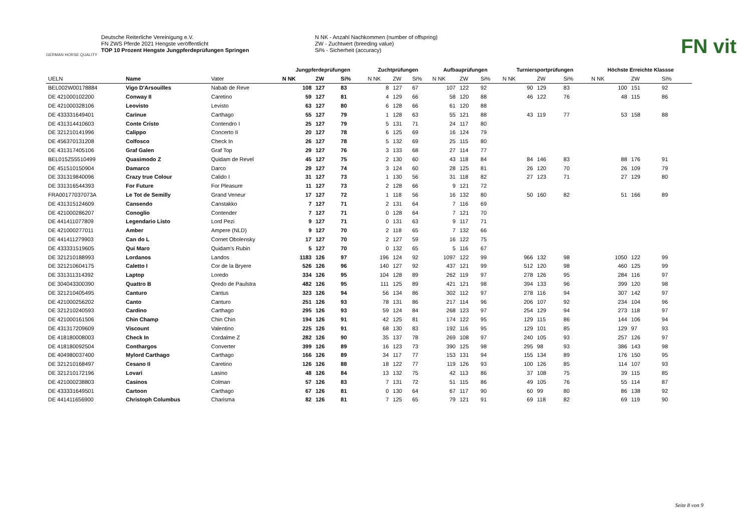GERMAN HORSE QUALITY
Deutsche Reiterliche Vereinigung e.V.
FN ZWS Pferde 2021 Hengste veröffentlicht
TOP 10 Prozent Hengste Jungpferdeprüfungen Springen
N NK - Anzahl Nachkommen (number of offspring)
ZW - Zuchtwert (breeding value)
Si% - Sicherheit (accuracy)
FN vit
| | | | Jungpferdeprüfungen | | | Zuchtprüfungen | | | Aufbauprüfungen | | | Turniersportprüfungen | | | Höchste Erreichte Klassse | | |
| --- | --- | --- | --- | --- | --- | --- | --- | --- | --- | --- | --- | --- | --- | --- | --- | --- | --- |
| UELN | Name | Vater | N NK | ZW | Si% | N NK | ZW | Si% | N NK | ZW | Si% | N NK | ZW | Si% | N NK | ZW | Si% |
| BEL002W00178884 | Vigo D'Arsouilles | Nabab de Reve | 108 | 127 | 83 | 8 | 127 | 67 | 107 | 122 | 92 | 90 | 129 | 83 | 100 | 151 | 92 |
| DE 421000102200 | Conway II | Caretino | 59 | 127 | 81 | 4 | 129 | 66 | 58 | 120 | 88 | 46 | 122 | 76 | 48 | 115 | 86 |
| DE 421000328106 | Leovisto | Levisto | 63 | 127 | 80 | 6 | 128 | 66 | 61 | 120 | 88 | | | | | | |
| DE 433331649401 | Carinue | Carthago | 55 | 127 | 79 | 1 | 128 | 63 | 55 | 121 | 88 | 43 | 119 | 77 | 53 | 158 | 88 |
| DE 431314410603 | Conte Cristo | Contendro I | 25 | 127 | 79 | 5 | 131 | 71 | 24 | 117 | 80 | | | | | | |
| DE 321210141996 | Calippo | Concerto II | 20 | 127 | 78 | 6 | 125 | 69 | 16 | 124 | 79 | | | | | | |
| DE 456370131208 | Colfosco | Check In | 26 | 127 | 78 | 5 | 132 | 69 | 25 | 115 | 80 | | | | | | |
| DE 431317405106 | Graf Galen | Graf Top | 29 | 127 | 76 | 3 | 133 | 68 | 27 | 114 | 77 | | | | | | |
| BEL015Z55510499 | Quasimodo Z | Quidam de Revel | 45 | 127 | 75 | 2 | 130 | 60 | 43 | 118 | 84 | 84 | 146 | 83 | 88 | 176 | 91 |
| DE 451510150904 | Damarco | Darco | 29 | 127 | 74 | 3 | 124 | 60 | 28 | 125 | 81 | 26 | 120 | 70 | 26 | 109 | 79 |
| DE 331319840096 | Crazy true Colour | Calido I | 31 | 127 | 73 | 1 | 130 | 56 | 31 | 118 | 82 | 27 | 123 | 71 | 27 | 129 | 80 |
| DE 331316544393 | For Future | For Pleasure | 11 | 127 | 73 | 2 | 128 | 66 | 9 | 121 | 72 | | | | | | |
| FRA00177037073A | Le Tot de Semilly | Grand Veneur | 17 | 127 | 72 | 1 | 118 | 56 | 16 | 132 | 80 | 50 | 160 | 82 | 51 | 166 | 89 |
| DE 431315124609 | Cansendo | Canstakko | 7 | 127 | 71 | 2 | 131 | 64 | 7 | 116 | 69 | | | | | | |
| DE 421000286207 | Conoglio | Contender | 7 | 127 | 71 | 0 | 128 | 64 | 7 | 121 | 70 | | | | | | |
| DE 441411077809 | Legendario Listo | Lord Pezi | 9 | 127 | 71 | 0 | 131 | 63 | 9 | 117 | 71 | | | | | | |
| DE 421000277011 | Amber | Ampere (NLD) | 9 | 127 | 70 | 2 | 118 | 65 | 7 | 132 | 66 | | | | | | |
| DE 441411279903 | Can do L | Cornet Obolensky | 17 | 127 | 70 | 2 | 127 | 59 | 16 | 122 | 75 | | | | | | |
| DE 433331519605 | Qui Maro | Quidam's Rubin | 5 | 127 | 70 | 0 | 132 | 65 | 5 | 116 | 67 | | | | | | |
| DE 321210188993 | Lordanos | Landos | 1183 | 126 | 97 | 196 | 124 | 92 | 1097 | 122 | 99 | 966 | 132 | 98 | 1050 | 122 | 99 |
| DE 321210604175 | Caletto I | Cor de la Bryere | 526 | 126 | 96 | 140 | 127 | 92 | 437 | 121 | 99 | 512 | 120 | 98 | 460 | 125 | 99 |
| DE 331311314392 | Laptop | Loredo | 334 | 126 | 95 | 104 | 128 | 89 | 262 | 119 | 97 | 278 | 126 | 95 | 284 | 116 | 97 |
| DE 304043300390 | Quattro B | Qredo de Paulstra | 482 | 126 | 95 | 111 | 125 | 89 | 421 | 121 | 98 | 394 | 133 | 96 | 399 | 120 | 98 |
| DE 321210405495 | Canturo | Cantus | 323 | 126 | 94 | 56 | 134 | 86 | 302 | 112 | 97 | 278 | 116 | 94 | 307 | 142 | 97 |
| DE 421000256202 | Canto | Canturo | 251 | 126 | 93 | 78 | 131 | 86 | 217 | 114 | 96 | 206 | 107 | 92 | 234 | 104 | 96 |
| DE 321210240593 | Cardino | Carthago | 295 | 126 | 93 | 59 | 124 | 84 | 268 | 123 | 97 | 254 | 129 | 94 | 273 | 118 | 97 |
| DE 421000161506 | Chin Champ | Chin Chin | 194 | 126 | 91 | 42 | 125 | 81 | 174 | 122 | 95 | 129 | 115 | 86 | 144 | 106 | 94 |
| DE 431317209609 | Viscount | Valentino | 225 | 126 | 91 | 68 | 130 | 83 | 192 | 116 | 95 | 129 | 101 | 85 | 129 | 97 | 93 |
| DE 418180008003 | Check In | Cordalme Z | 282 | 126 | 90 | 35 | 137 | 78 | 269 | 108 | 97 | 240 | 105 | 93 | 257 | 126 | 97 |
| DE 418180092504 | Conthargos | Converter | 399 | 126 | 89 | 16 | 123 | 73 | 390 | 125 | 98 | 295 | 98 | 93 | 386 | 143 | 98 |
| DE 404980037400 | Mylord Carthago | Carthago | 166 | 126 | 89 | 34 | 117 | 77 | 153 | 131 | 94 | 155 | 134 | 89 | 176 | 150 | 95 |
| DE 321210168497 | Cesano II | Caretino | 126 | 126 | 88 | 18 | 122 | 77 | 119 | 126 | 93 | 100 | 126 | 85 | 114 | 107 | 93 |
| DE 321210172196 | Lovari | Lasino | 48 | 126 | 84 | 13 | 132 | 75 | 42 | 113 | 86 | 37 | 108 | 75 | 39 | 115 | 85 |
| DE 421000238803 | Casinos | Colman | 57 | 126 | 83 | 7 | 131 | 72 | 51 | 115 | 86 | 49 | 105 | 76 | 55 | 114 | 87 |
| DE 433331649501 | Cartoon | Carthago | 67 | 126 | 81 | 0 | 130 | 64 | 67 | 117 | 90 | 60 | 99 | 80 | 86 | 138 | 92 |
| DE 441411656900 | Christoph Columbus | Charisma | 82 | 126 | 81 | 7 | 125 | 65 | 79 | 121 | 91 | 69 | 118 | 82 | 69 | 119 | 90 |
Seite 8 von 9